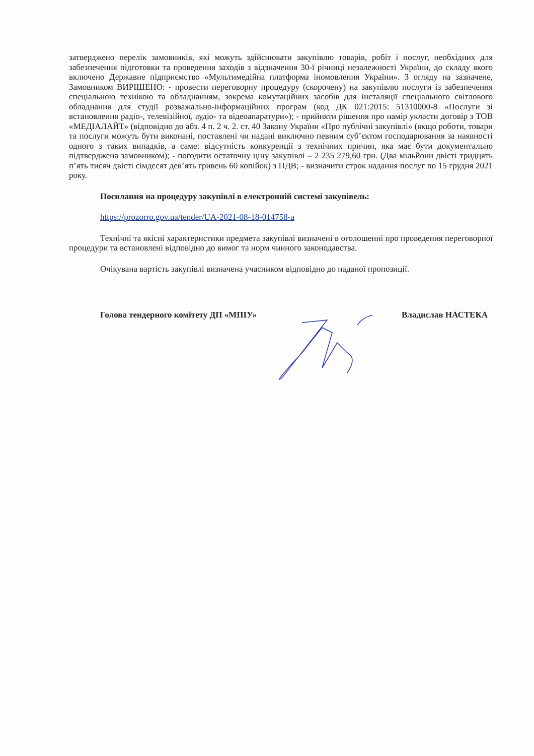затверджено перелік замовників, які можуть здійснювати закупівлю товарів, робіт і послуг, необхідних для забезпечення підготовки та проведення заходів з відзначення 30-ї річниці незалежності України, до складу якого включено Державне підприємство «Мультимедійна платформа іномовлення України». З огляду на зазначене, Замовником ВИРІШЕНО: - провести переговорну процедуру (скорочену) на закупівлю послуги із забезпечення спеціальною технікою та обладнанням, зокрема комутаційних засобів для інсталяції спеціального світлового обладнання для студії розважально-інформаційних програм (код ДК 021:2015: 51310000-8 «Послуги зі встановлення радіо-, телевізійної, аудіо- та відеоапаратури»); - прийняти рішення про намір укласти договір з ТОВ «МЕДІАЛАЙТ» (відповідно до абз. 4 п. 2 ч. 2. ст. 40 Закону України «Про публічні закупівлі» (якщо роботи, товари та послуги можуть бути виконані, поставлені чи надані виключно певним суб’єктом господарювання за наявності одного з таких випадків, а саме: відсутність конкуренції з технічних причин, яка має бути документально підтверджена замовником); - погодити остаточну ціну закупівлі – 2 235 279,60 грн. (Два мільйони двісті тридцять п’ять тисяч двісті сімдесят дев’ять гривень 60 копійок) з ПДВ; - визначити строк надання послуг по 15 грудня 2021 року.
Посилання на процедуру закупівлі в електронній системі закупівель:
https://prozorro.gov.ua/tender/UA-2021-08-18-014758-a
Технічні та якісні характеристики предмета закупівлі визначені в оголошенні про проведення переговорної процедури та встановлені відповідно до вимог та норм чинного законодавства.
Очікувана вартість закупівлі визначена учасником відповідно до наданої пропозиції.
Голова тендерного комітету ДП «МПІУ» Владислав НАСТЕКА